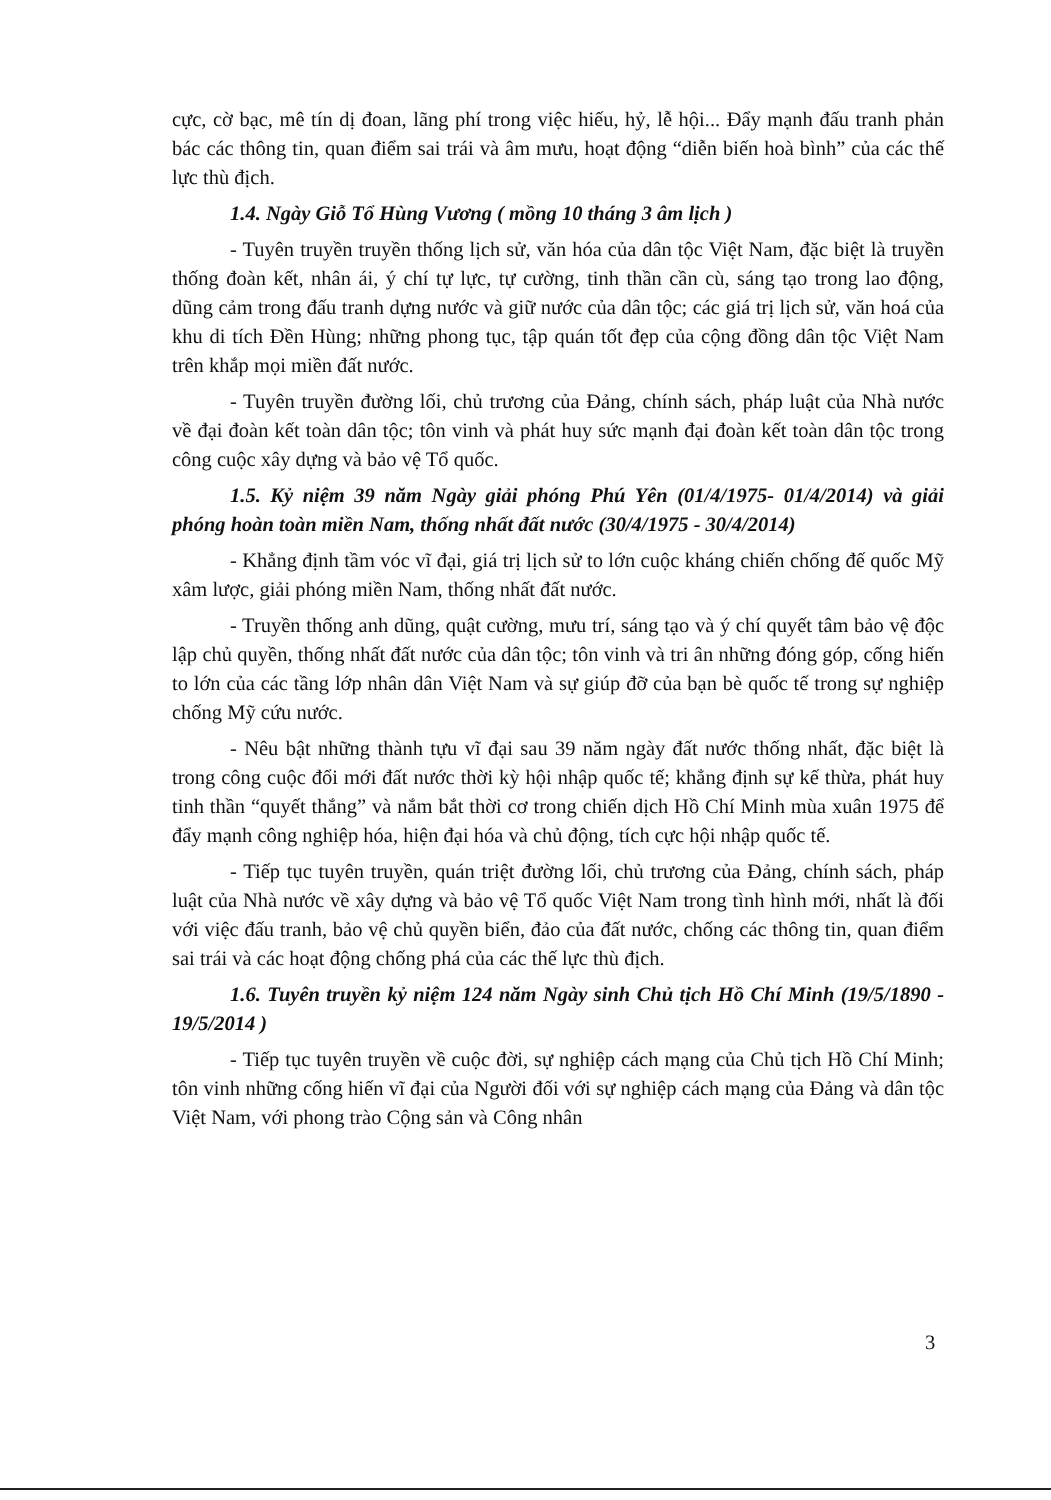cực, cờ bạc, mê tín dị đoan, lãng phí trong việc hiếu, hỷ, lễ hội... Đẩy mạnh đấu tranh phản bác các thông tin, quan điểm sai trái và âm mưu, hoạt động “diễn biến hoà bình” của các thế lực thù địch.
1.4. Ngày Giỗ Tổ Hùng Vương ( mồng 10 tháng 3 âm lịch )
- Tuyên truyền truyền thống lịch sử, văn hóa của dân tộc Việt Nam, đặc biệt là truyền thống đoàn kết, nhân ái, ý chí tự lực, tự cường, tinh thần cần cù, sáng tạo trong lao động, dũng cảm trong đấu tranh dựng nước và giữ nước của dân tộc; các giá trị lịch sử, văn hoá của khu di tích Đền Hùng; những phong tục, tập quán tốt đẹp của cộng đồng dân tộc Việt Nam trên khắp mọi miền đất nước.
- Tuyên truyền đường lối, chủ trương của Đảng, chính sách, pháp luật của Nhà nước về đại đoàn kết toàn dân tộc; tôn vinh và phát huy sức mạnh đại đoàn kết toàn dân tộc trong công cuộc xây dựng và bảo vệ Tổ quốc.
1.5. Kỷ niệm 39 năm Ngày giải phóng Phú Yên (01/4/1975- 01/4/2014) và giải phóng hoàn toàn miền Nam, thống nhất đất nước (30/4/1975 - 30/4/2014)
- Khẳng định tầm vóc vĩ đại, giá trị lịch sử to lớn cuộc kháng chiến chống đế quốc Mỹ xâm lược, giải phóng miền Nam, thống nhất đất nước.
- Truyền thống anh dũng, quật cường, mưu trí, sáng tạo và ý chí quyết tâm bảo vệ độc lập chủ quyền, thống nhất đất nước của dân tộc; tôn vinh và tri ân những đóng góp, cống hiến to lớn của các tầng lớp nhân dân Việt Nam và sự giúp đỡ của bạn bè quốc tế trong sự nghiệp chống Mỹ cứu nước.
- Nêu bật những thành tựu vĩ đại sau 39 năm ngày đất nước thống nhất, đặc biệt là trong công cuộc đổi mới đất nước thời kỳ hội nhập quốc tế; khẳng định sự kế thừa, phát huy tinh thần “quyết thắng” và nắm bắt thời cơ trong chiến dịch Hồ Chí Minh mùa xuân 1975 để đẩy mạnh công nghiệp hóa, hiện đại hóa và chủ động, tích cực hội nhập quốc tế.
- Tiếp tục tuyên truyền, quán triệt đường lối, chủ trương của Đảng, chính sách, pháp luật của Nhà nước về xây dựng và bảo vệ Tổ quốc Việt Nam trong tình hình mới, nhất là đối với việc đấu tranh, bảo vệ chủ quyền biển, đảo của đất nước, chống các thông tin, quan điểm sai trái và các hoạt động chống phá của các thế lực thù địch.
1.6. Tuyên truyền kỷ niệm 124 năm Ngày sinh Chủ tịch Hồ Chí Minh (19/5/1890 - 19/5/2014 )
- Tiếp tục tuyên truyền về cuộc đời, sự nghiệp cách mạng của Chủ tịch Hồ Chí Minh; tôn vinh những cống hiến vĩ đại của Người đối với sự nghiệp cách mạng của Đảng và dân tộc Việt Nam, với phong trào Cộng sản và Công nhân
3